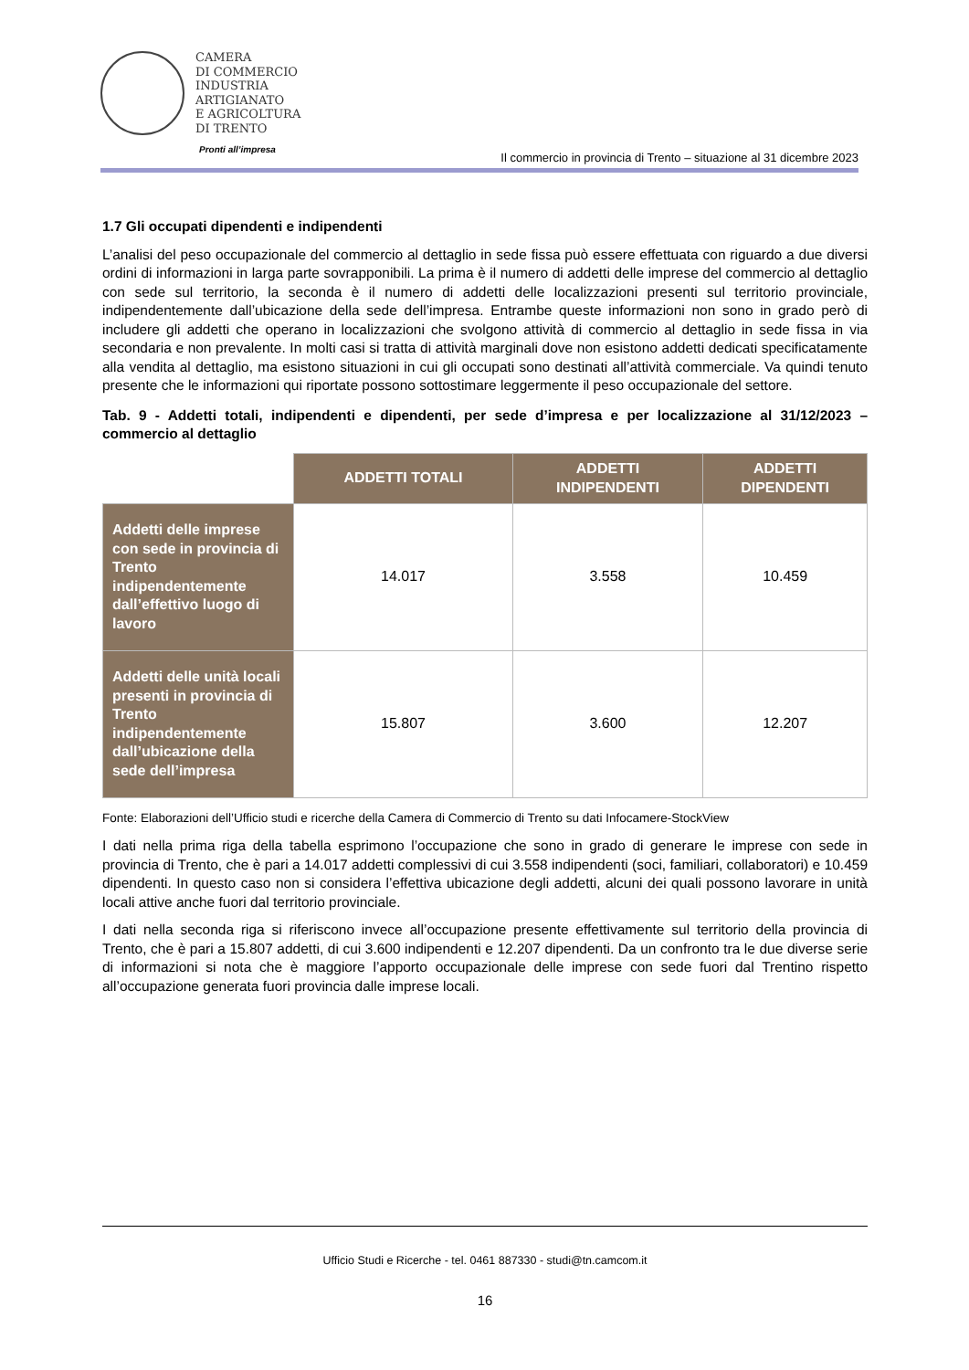CAMERA
DI COMMERCIO
INDUSTRIA
ARTIGIANATO
E AGRICOLTURA
DI TRENTO
Pronti all’impresa
Il commercio in provincia di Trento – situazione al 31 dicembre 2023
1.7 Gli occupati dipendenti e indipendenti
L’analisi del peso occupazionale del commercio al dettaglio in sede fissa può essere effettuata con riguardo a due diversi ordini di informazioni in larga parte sovrapponibili. La prima è il numero di addetti delle imprese del commercio al dettaglio con sede sul territorio, la seconda è il numero di addetti delle localizzazioni presenti sul territorio provinciale, indipendentemente dall’ubicazione della sede dell’impresa. Entrambe queste informazioni non sono in grado però di includere gli addetti che operano in localizzazioni che svolgono attività di commercio al dettaglio in sede fissa in via secondaria e non prevalente. In molti casi si tratta di attività marginali dove non esistono addetti dedicati specificatamente alla vendita al dettaglio, ma esistono situazioni in cui gli occupati sono destinati all’attività commerciale. Va quindi tenuto presente che le informazioni qui riportate possono sottostimare leggermente il peso occupazionale del settore.
Tab. 9 - Addetti totali, indipendenti e dipendenti, per sede d’impresa e per localizzazione al 31/12/2023 – commercio al dettaglio
| | ADDETTI TOTALI | ADDETTI INDIPENDENTI | ADDETTI DIPENDENTI |
| Addetti delle imprese con sede in provincia di Trento indipendentemente dall’effettivo luogo di lavoro | 14.017 | 3.558 | 10.459 |
| Addetti delle unità locali presenti in provincia di Trento indipendentemente dall’ubicazione della sede dell’impresa | 15.807 | 3.600 | 12.207 |
Fonte: Elaborazioni dell’Ufficio studi e ricerche della Camera di Commercio di Trento su dati Infocamere-StockView
I dati nella prima riga della tabella esprimono l’occupazione che sono in grado di generare le imprese con sede in provincia di Trento, che è pari a 14.017 addetti complessivi di cui 3.558 indipendenti (soci, familiari, collaboratori) e 10.459 dipendenti. In questo caso non si considera l’effettiva ubicazione degli addetti, alcuni dei quali possono lavorare in unità locali attive anche fuori dal territorio provinciale.
I dati nella seconda riga si riferiscono invece all’occupazione presente effettivamente sul territorio della provincia di Trento, che è pari a 15.807 addetti, di cui 3.600 indipendenti e 12.207 dipendenti. Da un confronto tra le due diverse serie di informazioni si nota che è maggiore l’apporto occupazionale delle imprese con sede fuori dal Trentino rispetto all’occupazione generata fuori provincia dalle imprese locali.
Ufficio Studi e Ricerche - tel. 0461 887330 - studi@tn.camcom.it
16